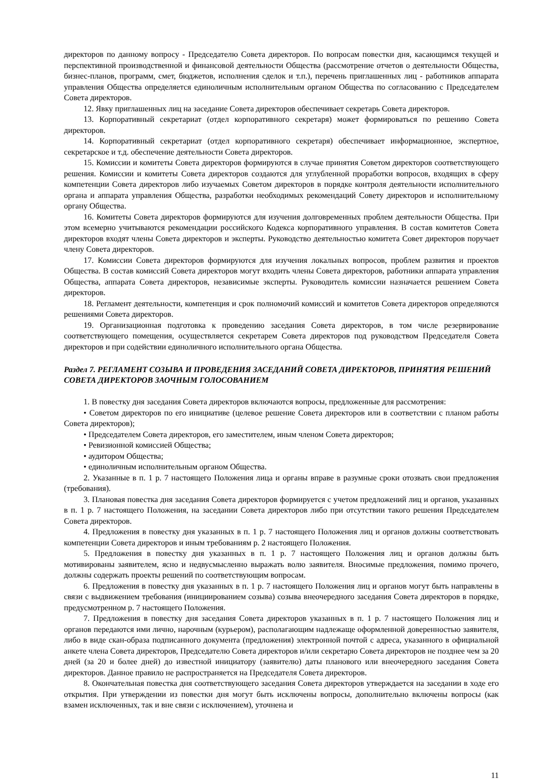директоров по данному вопросу - Председателю Совета директоров. По вопросам повестки дня, касающимся текущей и перспективной производственной и финансовой деятельности Общества (рассмотрение отчетов о деятельности Общества, бизнес-планов, программ, смет, бюджетов, исполнения сделок и т.п.), перечень приглашенных лиц - работников аппарата управления Общества определяется единоличным исполнительным органом Общества по согласованию с Председателем Совета директоров.
12. Явку приглашенных лиц на заседание Совета директоров обеспечивает секретарь Совета директоров.
13. Корпоративный секретариат (отдел корпоративного секретаря) может формироваться по решению Совета директоров.
14. Корпоративный секретариат (отдел корпоративного секретаря) обеспечивает информационное, экспертное, секретарское и т.д. обеспечение деятельности Совета директоров.
15. Комиссии и комитеты Совета директоров формируются в случае принятия Советом директоров соответствующего решения. Комиссии и комитеты Совета директоров создаются для углубленной проработки вопросов, входящих в сферу компетенции Совета директоров либо изучаемых Советом директоров в порядке контроля деятельности исполнительного органа и аппарата управления Общества, разработки необходимых рекомендаций Совету директоров и исполнительному органу Общества.
16. Комитеты Совета директоров формируются для изучения долговременных проблем деятельности Общества. При этом всемерно учитываются рекомендации российского Кодекса корпоративного управления. В состав комитетов Совета директоров входят члены Совета директоров и эксперты. Руководство деятельностью комитета Совет директоров поручает члену Совета директоров.
17. Комиссии Совета директоров формируются для изучения локальных вопросов, проблем развития и проектов Общества. В состав комиссий Совета директоров могут входить члены Совета директоров, работники аппарата управления Общества, аппарата Совета директоров, независимые эксперты. Руководитель комиссии назначается решением Совета директоров.
18. Регламент деятельности, компетенция и срок полномочий комиссий и комитетов Совета директоров определяются решениями Совета директоров.
19. Организационная подготовка к проведению заседания Совета директоров, в том числе резервирование соответствующего помещения, осуществляется секретарем Совета директоров под руководством Председателя Совета директоров и при содействии единоличного исполнительного органа Общества.
Раздел 7. РЕГЛАМЕНТ СОЗЫВА И ПРОВЕДЕНИЯ ЗАСЕДАНИЙ СОВЕТА ДИРЕКТОРОВ, ПРИНЯТИЯ РЕШЕНИЙ СОВЕТА ДИРЕКТОРОВ ЗАОЧНЫМ ГОЛОСОВАНИЕМ
1. В повестку дня заседания Совета директоров включаются вопросы, предложенные для рассмотрения:
• Советом директоров по его инициативе (целевое решение Совета директоров или в соответствии с планом работы Совета директоров);
• Председателем Совета директоров, его заместителем, иным членом Совета директоров;
• Ревизионной комиссией Общества;
• аудитором Общества;
• единоличным исполнительным органом Общества.
2. Указанные в п. 1 р. 7 настоящего Положения лица и органы вправе в разумные сроки отозвать свои предложения (требования).
3. Плановая повестка дня заседания Совета директоров формируется с учетом предложений лиц и органов, указанных в п. 1 р. 7 настоящего Положения, на заседании Совета директоров либо при отсутствии такого решения Председателем Совета директоров.
4. Предложения в повестку дня указанных в п. 1 р. 7 настоящего Положения лиц и органов должны соответствовать компетенции Совета директоров и иным требованиям р. 2 настоящего Положения.
5. Предложения в повестку дня указанных в п. 1 р. 7 настоящего Положения лиц и органов должны быть мотивированы заявителем, ясно и недвусмысленно выражать волю заявителя. Вносимые предложения, помимо прочего, должны содержать проекты решений по соответствующим вопросам.
6. Предложения в повестку дня указанных в п. 1 р. 7 настоящего Положения лиц и органов могут быть направлены в связи с выдвижением требования (инициированием созыва) созыва внеочередного заседания Совета директоров в порядке, предусмотренном р. 7 настоящего Положения.
7. Предложения в повестку дня заседания Совета директоров указанных в п. 1 р. 7 настоящего Положения лиц и органов передаются ими лично, нарочным (курьером), располагающим надлежаще оформленной доверенностью заявителя, либо в виде скан-образа подписанного документа (предложения) электронной почтой с адреса, указанного в официальной анкете члена Совета директоров, Председателю Совета директоров и/или секретарю Совета директоров не позднее чем за 20 дней (за 20 и более дней) до известной инициатору (заявителю) даты планового или внеочередного заседания Совета директоров. Данное правило не распространяется на Председателя Совета директоров.
8. Окончательная повестка дня соответствующего заседания Совета директоров утверждается на заседании в ходе его открытия. При утверждении из повестки дня могут быть исключены вопросы, дополнительно включены вопросы (как взамен исключенных, так и вне связи с исключением), уточнена и
11